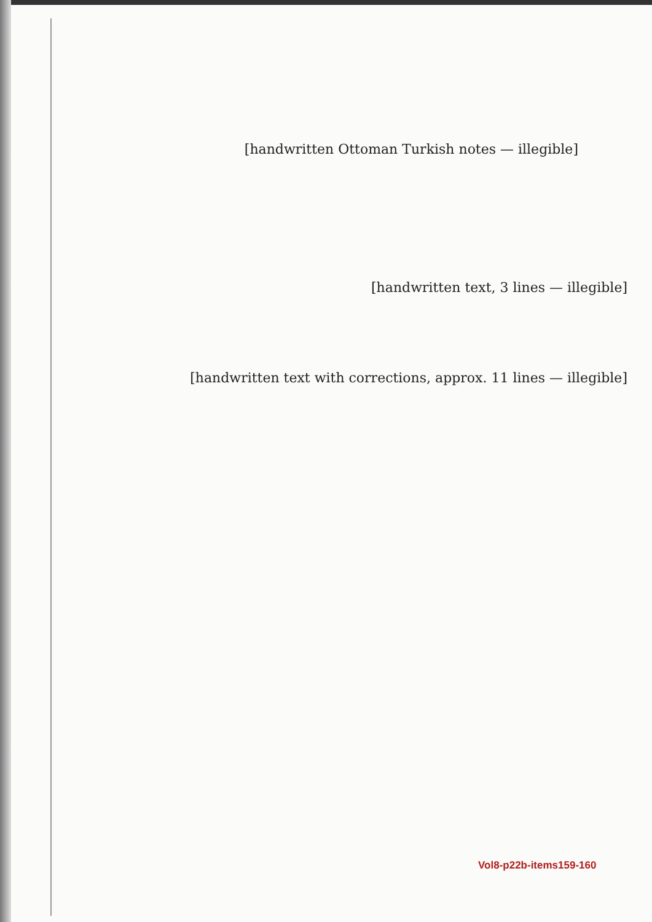[handwritten Ottoman Turkish notes — illegible]
[handwritten text, 3 lines — illegible]
[handwritten text with corrections, approx. 11 lines — illegible]
Vol8-p22b-items159-160